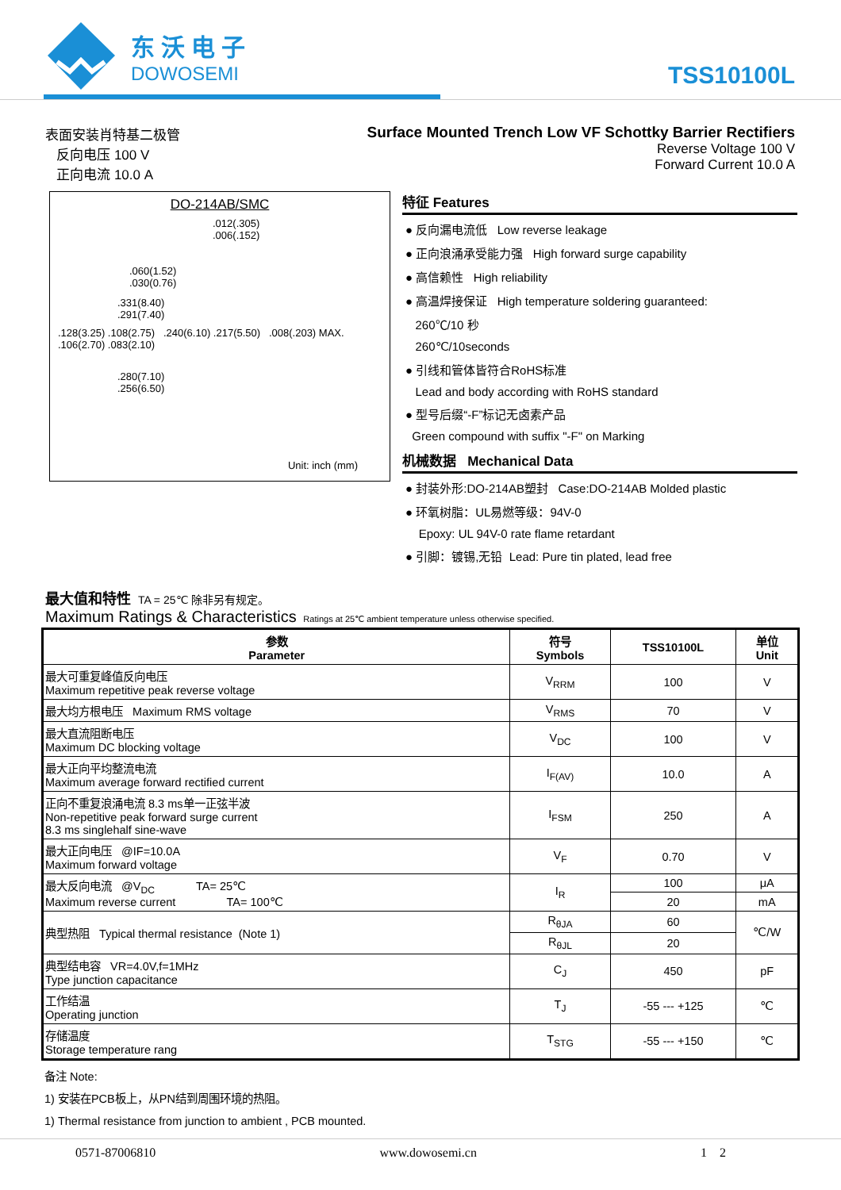东沃电子
DOWOSEMI
TSS10100L
表面安装肖特基二极管
反向电压 100 V
正向电流 10.0 A
Surface Mounted Trench Low VF Schottky Barrier Rectifiers
Reverse Voltage 100 V
Forward Current 10.0 A
DO-214AB/SMC
.012(.305)
.006(.152)
.060(1.52)
.030(0.76)
.331(8.40)
.291(7.40)
.128(3.25) .108(2.75) .240(6.10) .217(5.50) .008(.203) MAX. .106(2.70) .083(2.10)
.280(7.10)
.256(6.50)
Unit: inch (mm)
特征 Features
● 反向漏电流低 Low reverse leakage
● 正向浪涌承受能力强 High forward surge capability
● 高信赖性 High reliability
● 高温焊接保证 High temperature soldering guaranteed:
260℃/10 秒
260℃/10seconds
● 引线和管体皆符合RoHS标准
Lead and body according with RoHS standard
● 型号后缀“-F”标记无卤素产品
Green compound with suffix "-F" on Marking
机械数据 Mechanical Data
● 封装外形:DO-214AB塑封 Case:DO-214AB Molded plastic
● 环氧树脂：UL易燃等级：94V-0
Epoxy: UL 94V-0 rate flame retardant
● 引脚：镀锡,无铅 Lead: Pure tin plated, lead free
最大值和特性 TA = 25℃ 除非另有规定。
Maximum Ratings & Characteristics Ratings at 25℃ ambient temperature unless otherwise specified.
| 参数 Parameter | 符号 Symbols | TSS10100L | 单位 Unit |
| --- | --- | --- | --- |
| 最大可重复峰值反向电压 Maximum repetitive peak reverse voltage | V<sub>RRM</sub> | 100 | V |
| 最大均方根电压 Maximum RMS voltage | V<sub>RMS</sub> | 70 | V |
| 最大直流阻断电压 Maximum DC blocking voltage | V<sub>DC</sub> | 100 | V |
| 最大正向平均整流电流 Maximum average forward rectified current | I<sub>F(AV)</sub> | 10.0 | A |
| 正向不重复浪涌电流 8.3 ms单一正弦半波 Non-repetitive peak forward surge current 8.3 ms singlehalf sine-wave | I<sub>FSM</sub> | 250 | A |
| 最大正向电压 @IF=10.0A Maximum forward voltage | V<sub>F</sub> | 0.70 | V |
| 最大反向电流 @V<sub>DC</sub> TA= 25℃ Maximum reverse current TA= 100℃ | I<sub>R</sub> | 100 | μA |
| | | 20 | mA |
| 典型热阻 Typical thermal resistance (Note 1) | R<sub>θJA</sub> | 60 | ℃/W |
| | R<sub>θJL</sub> | 20 | |
| 典型结电容 VR=4.0V,f=1MHz Type junction capacitance | C<sub>J</sub> | 450 | pF |
| 工作结温 Operating junction | T<sub>J</sub> | -55 --- +125 | ℃ |
| 存储温度 Storage temperature rang | T<sub>STG</sub> | -55 --- +150 | ℃ |
备注 Note:
1) 安装在PCB板上，从PN结到周围环境的热阻。
1) Thermal resistance from junction to ambient , PCB mounted.
0571-87006810 www.dowosemi.cn 1 2